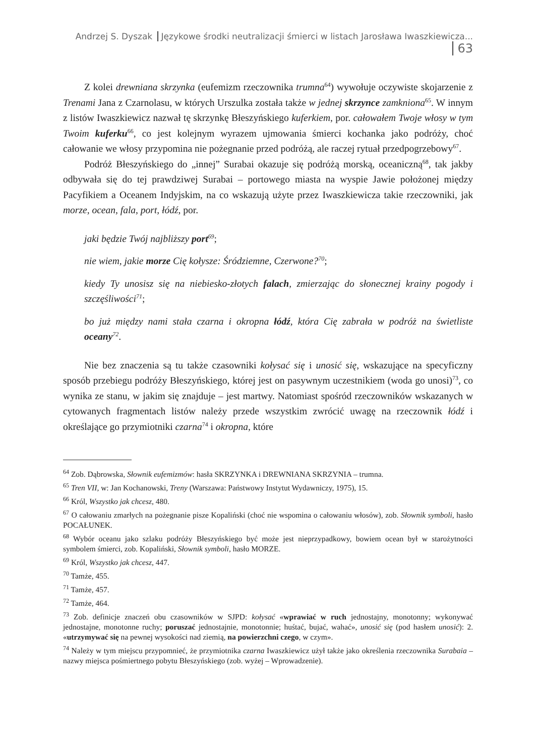Andrzej S. Dyszak Językowe środki neutralizacji śmierci w listach Jarosława Iwaszkiewicza... 63
Z kolei drewniana skrzynka (eufemizm rzeczownika trumna<sup>64</sup>) wywołuje oczywiste skojarzenie z Trenami Jana z Czarnolasu, w których Urszulka została także w jednej skrzynce zamkniona<sup>65</sup>. W innym z listów Iwaszkiewicz nazwał tę skrzynkę Błeszyńskiego kuferkiem, por. całowałem Twoje włosy w tym Twoim kuferku<sup>66</sup>, co jest kolejnym wyrazem ujmowania śmierci kochanka jako podróży, choć całowanie we włosy przypomina nie pożegnanie przed podróżą, ale raczej rytuał przedpogrzebowy<sup>67</sup>.
Podróż Błeszyńskiego do „innej” Surabai okazuje się podróżą morską, oceaniczną<sup>68</sup>, tak jakby odbywała się do tej prawdziwej Surabai – portowego miasta na wyspie Jawie położonej między Pacyfikiem a Oceanem Indyjskim, na co wskazują użyte przez Iwaszkiewicza takie rzeczowniki, jak morze, ocean, fala, port, łódź, por.
jaki będzie Twój najbliższy port<sup>69</sup>;
nie wiem, jakie morze Cię kołysze: Śródziemne, Czerwone?<sup>70</sup>;
kiedy Ty unosisz się na niebiesko-złotych falach, zmierzając do słonecznej krainy pogody i szczęśliwości<sup>71</sup>;
bo już między nami stała czarna i okropna łódź, która Cię zabrała w podróż na świetliste oceany<sup>72</sup>.
Nie bez znaczenia są tu także czasowniki kołysać się i unosić się, wskazujące na specyficzny sposób przebiegu podróży Błeszyńskiego, której jest on pasywnym uczestnikiem (woda go unosi)<sup>73</sup>, co wynika ze stanu, w jakim się znajduje – jest martwy. Natomiast spośród rzeczowników wskazanych w cytowanych fragmentach listów należy przede wszystkim zwrócić uwagę na rzeczownik łódź i określające go przymiotniki czarna<sup>74</sup> i okropna, które
<sup>64</sup> Zob. Dąbrowska, Słownik eufemizmów: hasła SKRZYNKA i DREWNIANA SKRZYNIA – trumna.
<sup>65</sup> Tren VII, w: Jan Kochanowski, Treny (Warszawa: Państwowy Instytut Wydawniczy, 1975), 15.
<sup>66</sup> Król, Wszystko jak chcesz, 480.
<sup>67</sup> O całowaniu zmarłych na pożegnanie pisze Kopaliński (choć nie wspomina o całowaniu włosów), zob. Słownik symboli, hasło POCAŁUNEK.
<sup>68</sup> Wybór oceanu jako szlaku podróży Błeszyńskiego być może jest nieprzypadkowy, bowiem ocean był w starożytności symbolem śmierci, zob. Kopaliński, Słownik symboli, hasło MORZE.
<sup>69</sup> Król, Wszystko jak chcesz, 447.
<sup>70</sup> Tamże, 455.
<sup>71</sup> Tamże, 457.
<sup>72</sup> Tamże, 464.
<sup>73</sup> Zob. definicje znaczeń obu czasowników w SJPD: kołysać «wprawiać w ruch jednostajny, monotonny; wykonywać jednostajne, monotonne ruchy; poruszać jednostajnie, monotonnie; huśtać, bujać, wahać», unosić się (pod hasłem unosić): 2. «utrzymywać się na pewnej wysokości nad ziemią, na powierzchni czego, w czym».
<sup>74</sup> Należy w tym miejscu przypomnieć, że przymiotnika czarna Iwaszkiewicz użył także jako określenia rzeczownika Surabaia – nazwy miejsca pośmiertnego pobytu Błeszyńskiego (zob. wyżej – Wprowadzenie).